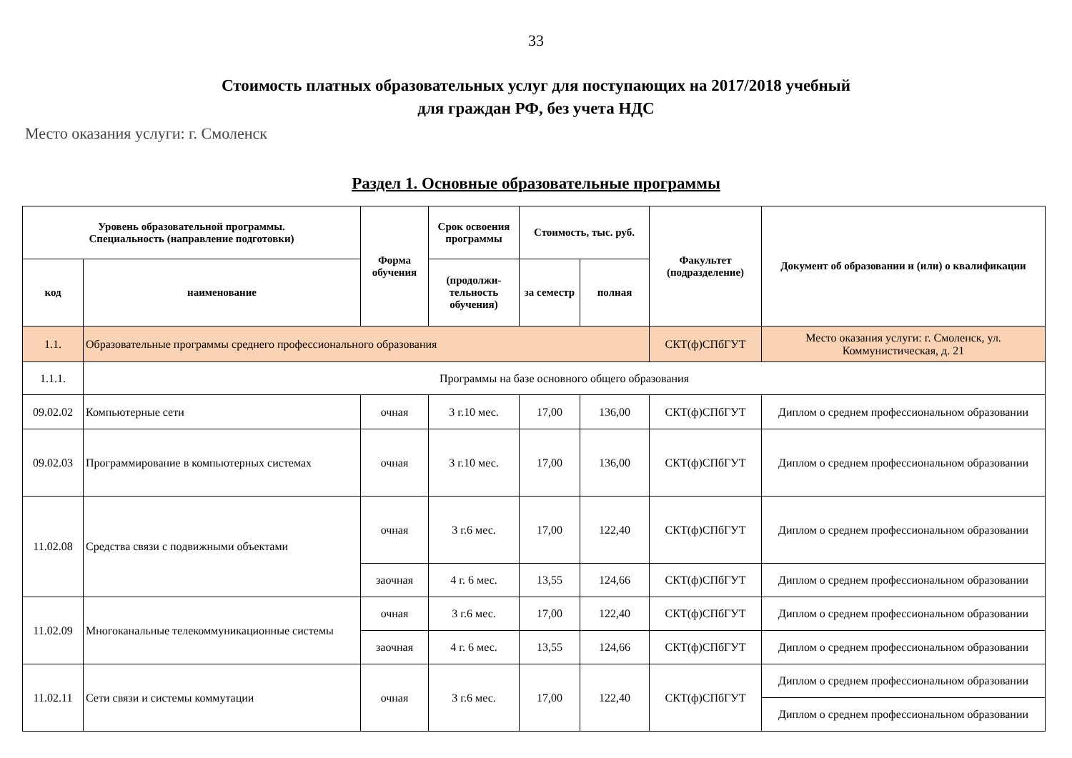33
Стоимость платных образовательных услуг для поступающих на 2017/2018 учебный
для граждан РФ, без учета НДС
Место оказания услуги: г. Смоленск
Раздел 1. Основные образовательные программы
| Уровень образовательной программы. Специальность (направление подготовки) | | Форма обучения | Срок освоения программы | Стоимость, тыс. руб. | | Факультет (подразделение) | Документ об образовании и (или) о квалификации |
| --- | --- | --- | --- | --- | --- | --- | --- |
| код | наименование | | (продолжи-тельность обучения) | за семестр | полная | | |
| 1.1. | Образовательные программы среднего профессионального образования | | | | | СКТ(ф)СПбГУТ | Место оказания услуги: г. Смоленск, ул. Коммунистическая, д. 21 |
| 1.1.1. | Программы на базе основного общего образования | | | | | | |
| 09.02.02 | Компьютерные сети | очная | 3 г.10 мес. | 17,00 | 136,00 | СКТ(ф)СПбГУТ | Диплом о среднем профессиональном образовании |
| 09.02.03 | Программирование в компьютерных системах | очная | 3 г.10 мес. | 17,00 | 136,00 | СКТ(ф)СПбГУТ | Диплом о среднем профессиональном образовании |
| 11.02.08 | Средства связи с подвижными объектами | очная | 3 г.6 мес. | 17,00 | 122,40 | СКТ(ф)СПбГУТ | Диплом о среднем профессиональном образовании |
| | | заочная | 4 г. 6 мес. | 13,55 | 124,66 | СКТ(ф)СПбГУТ | Диплом о среднем профессиональном образовании |
| 11.02.09 | Многоканальные телекоммуникационные системы | очная | 3 г.6 мес. | 17,00 | 122,40 | СКТ(ф)СПбГУТ | Диплом о среднем профессиональном образовании |
| | | заочная | 4 г. 6 мес. | 13,55 | 124,66 | СКТ(ф)СПбГУТ | Диплом о среднем профессиональном образовании |
| 11.02.11 | Сети связи и системы коммутации | очная | 3 г.6 мес. | 17,00 | 122,40 | СКТ(ф)СПбГУТ | Диплом о среднем профессиональном образовании |
| | | | | | | | Диплом о среднем профессиональном образовании |